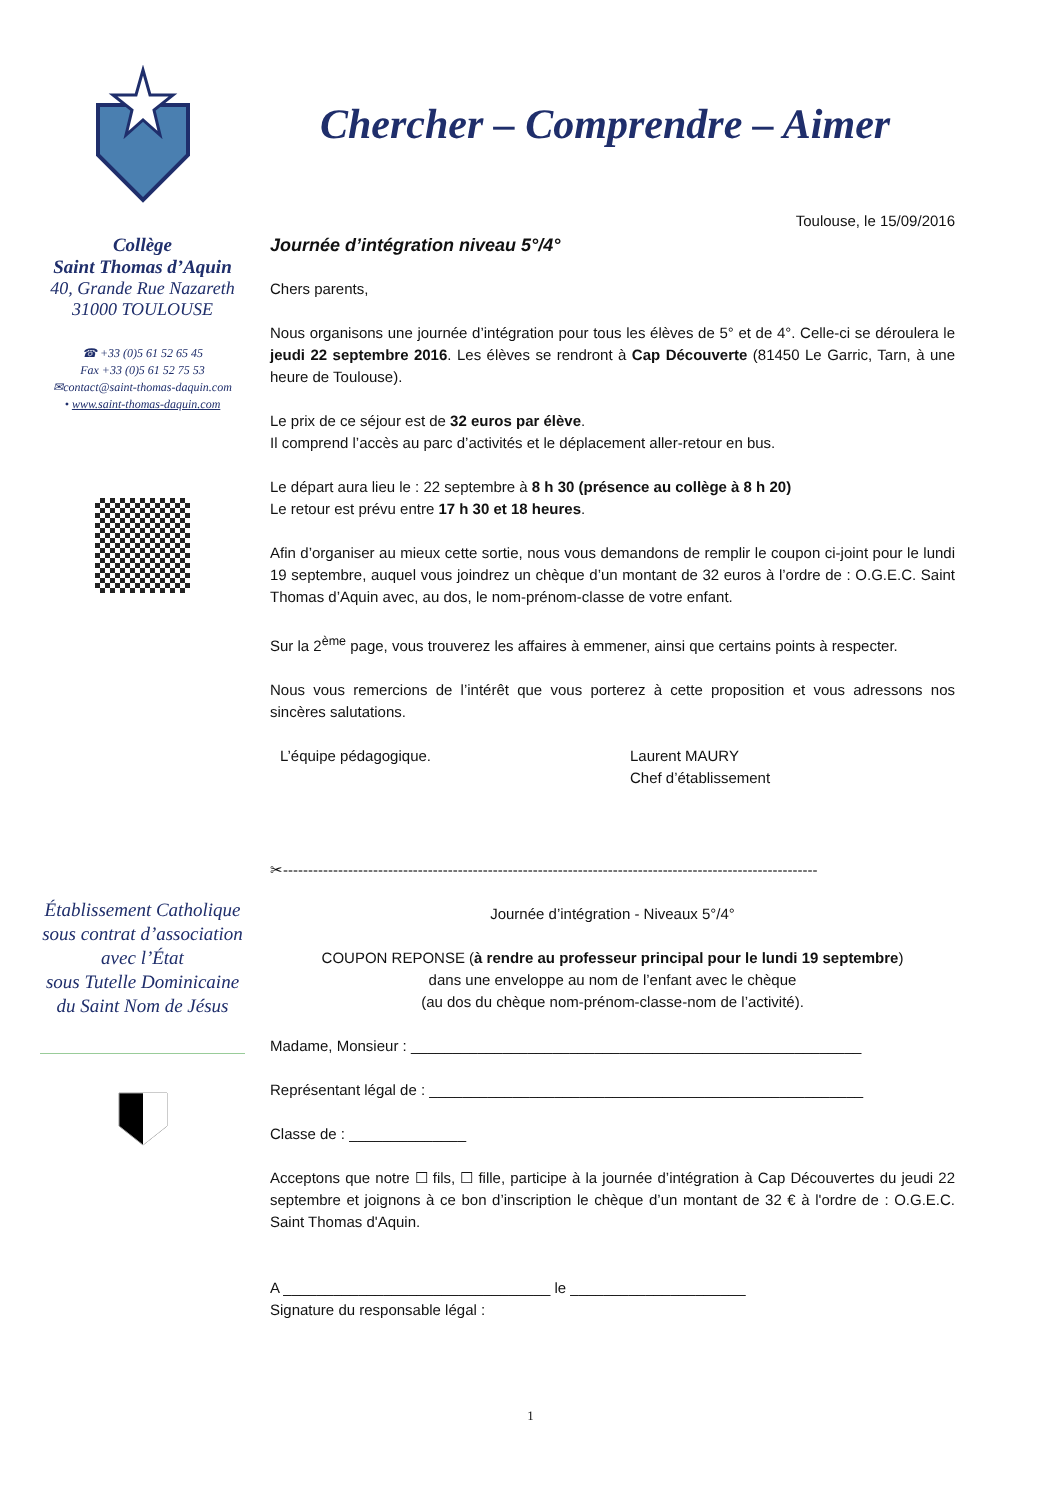Collège
Saint Thomas d’Aquin
40, Grande Rue Nazareth
31000 TOULOUSE
☎ +33 (0)5 61 52 65 45
Fax +33 (0)5 61 52 75 53
✉contact@saint-thomas-daquin.com
• www.saint-thomas-daquin.com
Établissement Catholique
sous contrat d’association
avec l’État
sous Tutelle Dominicaine
du Saint Nom de Jésus
Chercher – Comprendre – Aimer
Toulouse, le 15/09/2016
Journée d’intégration niveau 5°/4°
Chers parents,
Nous organisons une journée d’intégration pour tous les élèves de 5° et de 4°. Celle-ci se déroulera le jeudi 22 septembre 2016. Les élèves se rendront à Cap Découverte (81450 Le Garric, Tarn, à une heure de Toulouse).
Le prix de ce séjour est de 32 euros par élève.
Il comprend l’accès au parc d’activités et le déplacement aller-retour en bus.
Le départ aura lieu le : 22 septembre à 8 h 30 (présence au collège à 8 h 20)
Le retour est prévu entre 17 h 30 et 18 heures.
Afin d’organiser au mieux cette sortie, nous vous demandons de remplir le coupon ci-joint pour le lundi 19 septembre, auquel vous joindrez un chèque d’un montant de 32 euros à l’ordre de : O.G.E.C. Saint Thomas d’Aquin avec, au dos, le nom-prénom-classe de votre enfant.
Sur la 2<sup>ème</sup> page, vous trouverez les affaires à emmener, ainsi que certains points à respecter.
Nous vous remercions de l’intérêt que vous porterez à cette proposition et vous adressons nos sincères salutations.
L’équipe pédagogique. Laurent MAURY
Chef d’établissement
✂-----------------------------------------------------------------------------------------------------------
Journée d’intégration - Niveaux 5°/4°
COUPON REPONSE (à rendre au professeur principal pour le lundi 19 septembre)
dans une enveloppe au nom de l’enfant avec le chèque
(au dos du chèque nom-prénom-classe-nom de l’activité).
Madame, Monsieur : ______________________________________________________
Représentant légal de : ____________________________________________________
Classe de : ______________
Acceptons que notre ☐ fils, ☐ fille, participe à la journée d’intégration à Cap Découvertes du jeudi 22 septembre et joignons à ce bon d’inscription le chèque d’un montant de 32 € à l'ordre de : O.G.E.C. Saint Thomas d'Aquin.
A ________________________________ le _____________________
Signature du responsable légal :
1